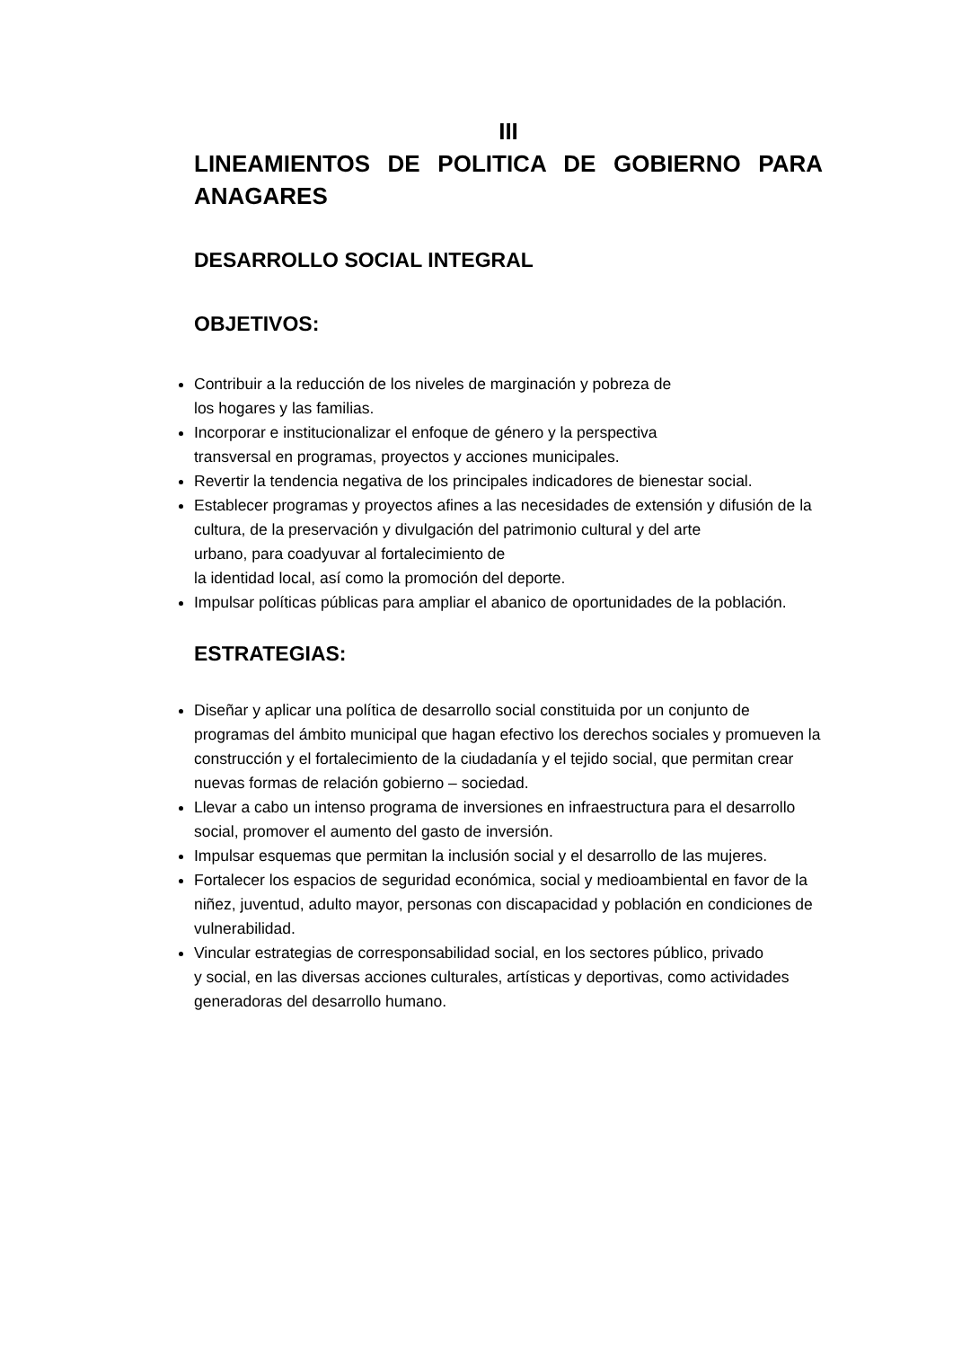III
LINEAMIENTOS DE POLITICA DE GOBIERNO PARA
ANAGARES
DESARROLLO SOCIAL INTEGRAL
OBJETIVOS:
Contribuir a la reducción de los niveles de marginación y pobreza de
los hogares y las familias.
Incorporar e institucionalizar el enfoque de género y la perspectiva
transversal en programas, proyectos y acciones municipales.
Revertir la tendencia negativa de los principales indicadores de bienestar social.
Establecer programas y proyectos afines a las necesidades de extensión y difusión de la cultura, de la preservación y divulgación del patrimonio cultural y del arte
urbano, para coadyuvar al fortalecimiento de
la identidad local, así como la promoción del deporte.
Impulsar políticas públicas para ampliar el abanico de oportunidades de la población.
ESTRATEGIAS:
Diseñar y aplicar una política de desarrollo social constituida por un conjunto de programas del ámbito municipal que hagan efectivo los derechos sociales y promueven la construcción y el fortalecimiento de la ciudadanía y el tejido social, que permitan crear nuevas formas de relación gobierno – sociedad.
Llevar a cabo un intenso programa de inversiones en infraestructura para el desarrollo social, promover el aumento del gasto de inversión.
Impulsar esquemas que permitan la inclusión social y el desarrollo de las mujeres.
Fortalecer los espacios de seguridad económica, social y medioambiental en favor de la niñez, juventud, adulto mayor, personas con discapacidad y población en condiciones de vulnerabilidad.
Vincular estrategias de corresponsabilidad social, en los sectores público, privado
y social, en las diversas acciones culturales, artísticas y deportivas, como actividades generadoras del desarrollo humano.